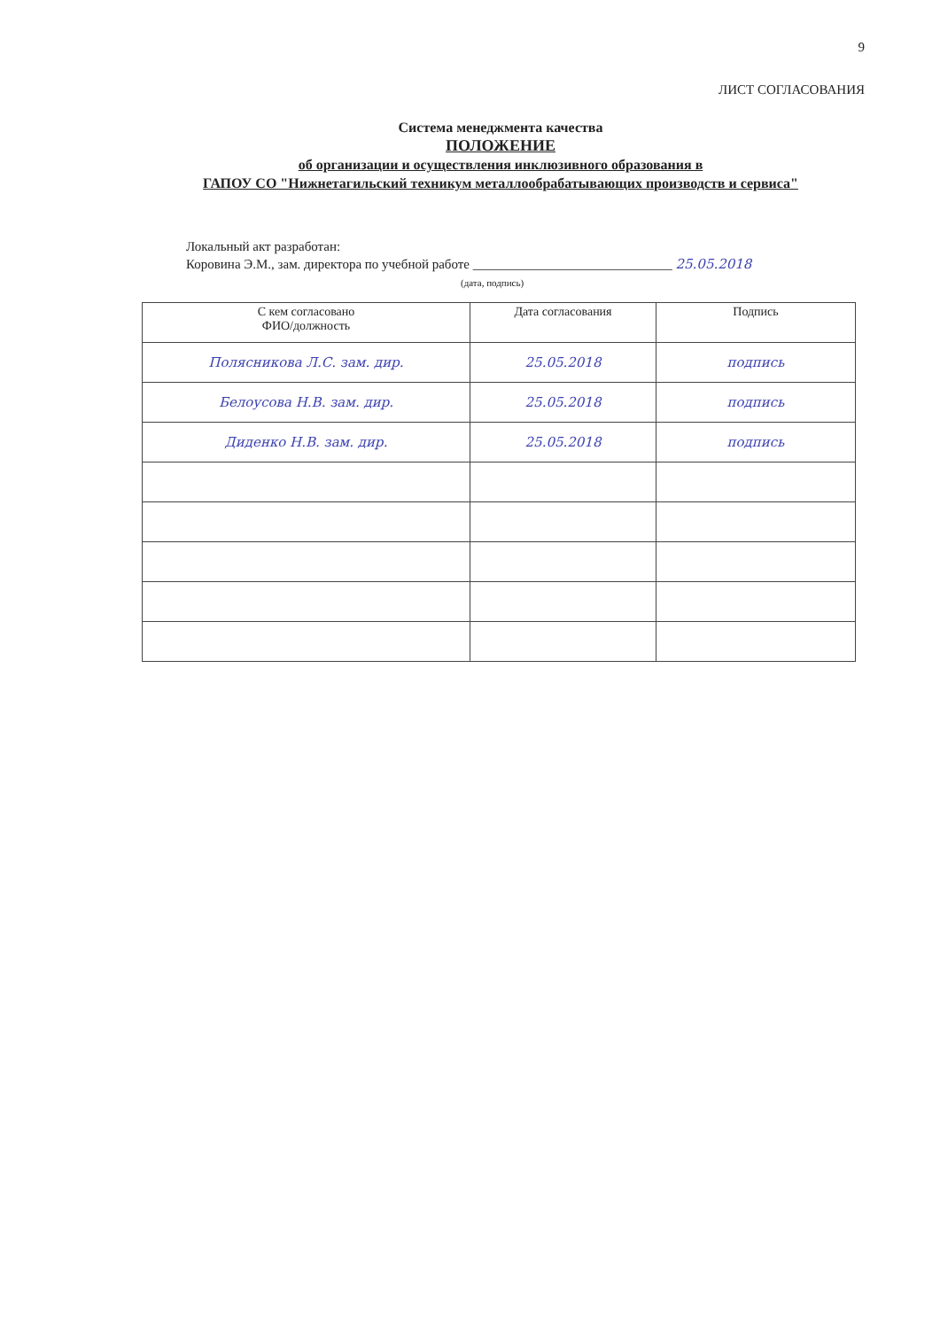9
ЛИСТ СОГЛАСОВАНИЯ
Система менеджмента качества
ПОЛОЖЕНИЕ
об организации и осуществления инклюзивного образования в
ГАПОУ СО "Нижнетагильский техникум металлообрабатывающих производств и сервиса"
Локальный акт разработан:
Коровина Э.М., зам. директора по учебной работе ______________________________ 25.05.2018
(дата, подпись)
| С кем согласовано ФИО/должность | Дата согласования | Подпись |
| --- | --- | --- |
| Полясникова Л.С. зам. дир. | 25.05.2018 | подпись |
| Белоусова Н.В. зам. дир. | 25.05.2018 | подпись |
| Диденко Н.В. зам. дир. | 25.05.2018 | подпись |